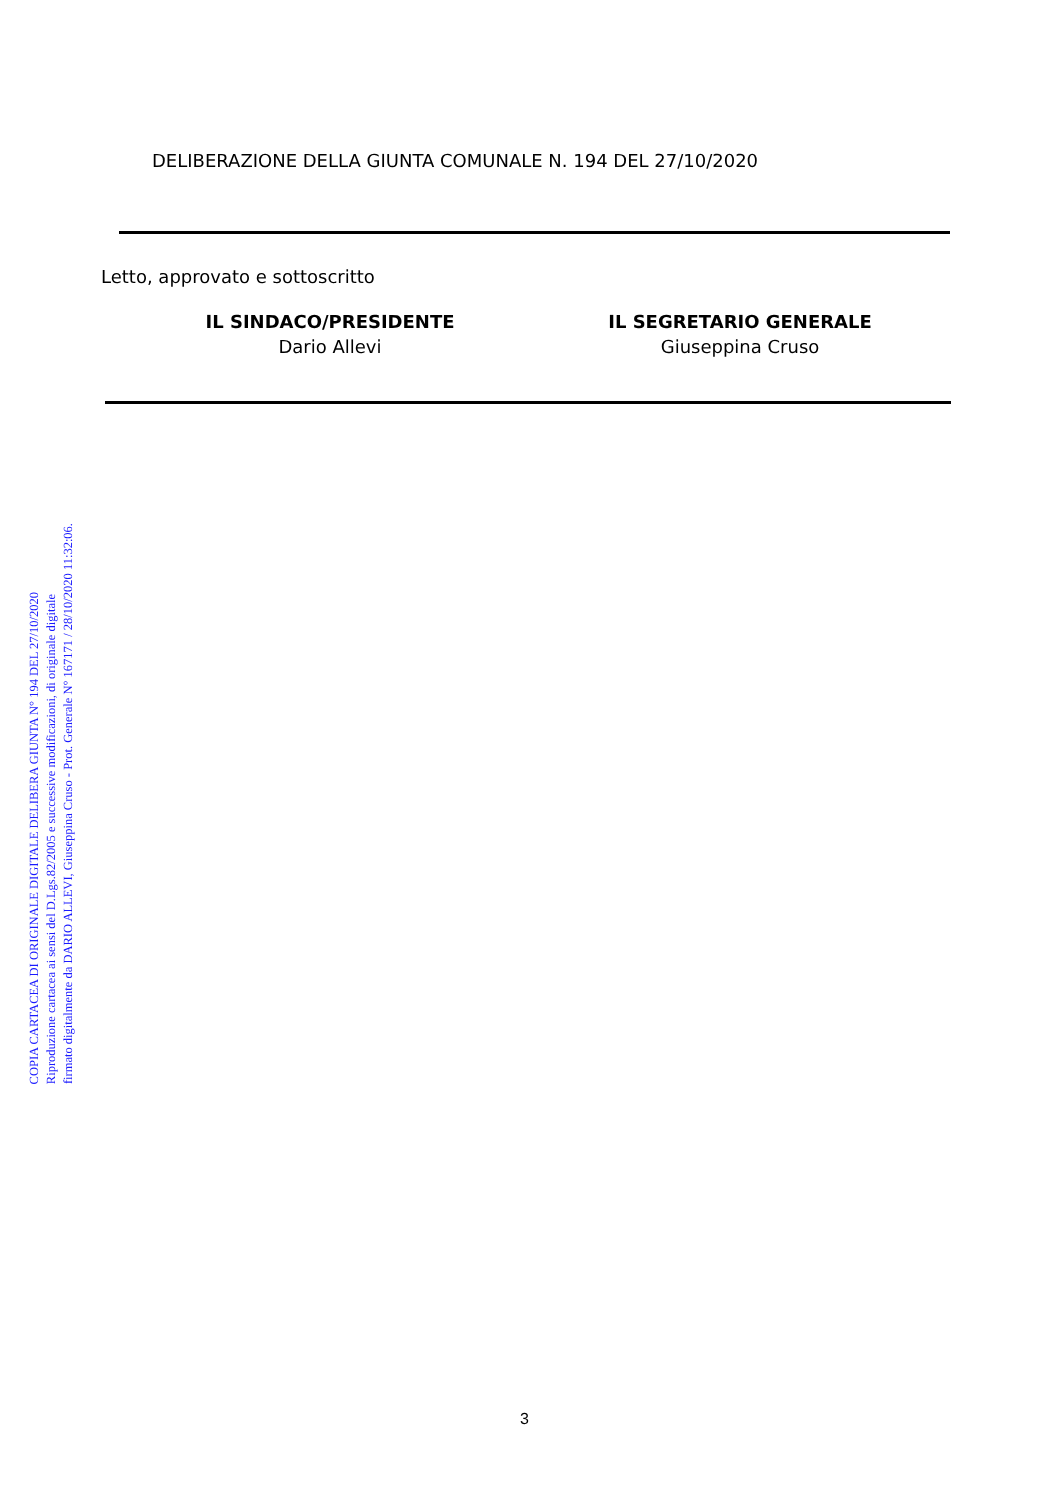COPIA CARTACEA DI ORIGINALE DIGITALE DELIBERA GIUNTA N° 194 DEL 27/10/2020
Riproduzione cartacea ai sensi del D.Lgs.82/2005 e successive modificazioni, di originale digitale
firmato digitalmente da DARIO ALLEVI, Giuseppina Cruso - Prot. Generale N° 167171 / 28/10/2020 11:32:06.
DELIBERAZIONE DELLA GIUNTA COMUNALE N. 194 DEL 27/10/2020
Letto, approvato e sottoscritto
IL SINDACO/PRESIDENTE
Dario Allevi
IL SEGRETARIO GENERALE
Giuseppina Cruso
3